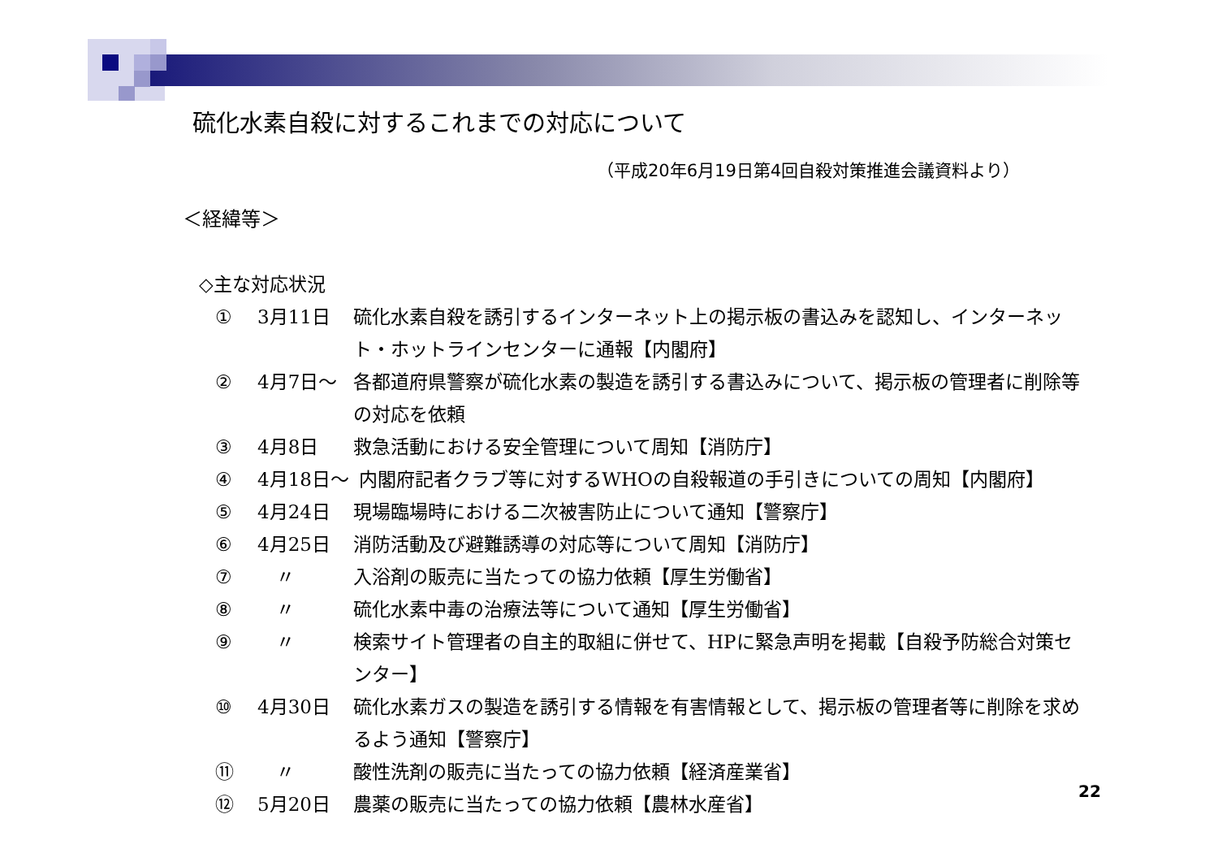硫化水素自殺に対するこれまでの対応について
（平成20年6月19日第4回自殺対策推進会議資料より）
＜経緯等＞
◇主な対応状況
① 3月11日 硫化水素自殺を誘引するインターネット上の掲示板の書込みを認知し、インターネット・ホットラインセンターに通報【内閣府】
② 4月7日～ 各都道府県警察が硫化水素の製造を誘引する書込みについて、掲示板の管理者に削除等の対応を依頼
③ 4月8日 救急活動における安全管理について周知【消防庁】
④ 4月18日～ 内閣府記者クラブ等に対するWHOの自殺報道の手引きについての周知【内閣府】
⑤ 4月24日 現場臨場時における二次被害防止について通知【警察庁】
⑥ 4月25日 消防活動及び避難誘導の対応等について周知【消防庁】
⑦　〃 入浴剤の販売に当たっての協力依頼【厚生労働省】
⑧　〃 硫化水素中毒の治療法等について通知【厚生労働省】
⑨　〃 検索サイト管理者の自主的取組に併せて、HPに緊急声明を掲載【自殺予防総合対策センター】
⑩ 4月30日 硫化水素ガスの製造を誘引する情報を有害情報として、掲示板の管理者等に削除を求めるよう通知【警察庁】
⑪　〃 酸性洗剤の販売に当たっての協力依頼【経済産業省】
⑫ 5月20日 農薬の販売に当たっての協力依頼【農林水産省】
22